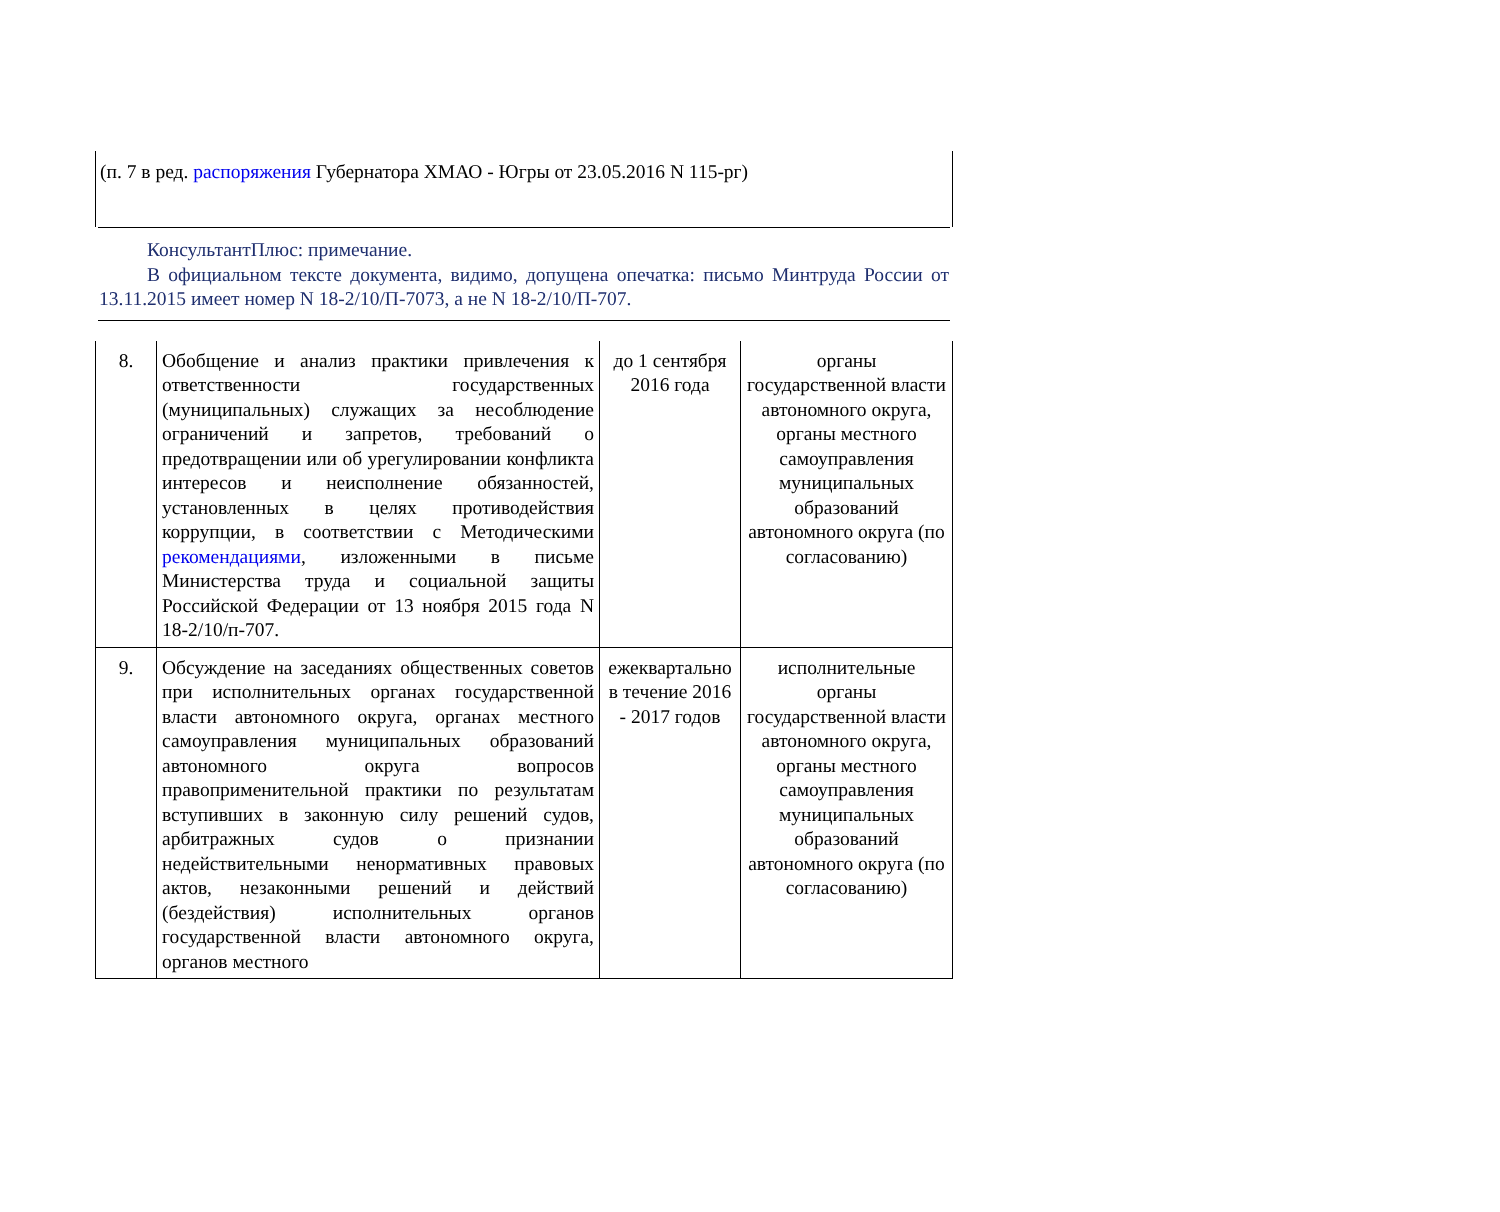(п. 7 в ред. распоряжения Губернатора ХМАО - Югры от 23.05.2016 N 115-рг)
КонсультантПлюс: примечание.
В официальном тексте документа, видимо, допущена опечатка: письмо Минтруда России от 13.11.2015 имеет номер N 18-2/10/П-7073, а не N 18-2/10/П-707.
| 8. | Обобщение и анализ практики привлечения к ответственности государственных (муниципальных) служащих за несоблюдение ограничений и запретов, требований о предотвращении или об урегулировании конфликта интересов и неисполнение обязанностей, установленных в целях противодействия коррупции, в соответствии с Методическими рекомендациями , изложенными в письме Министерства труда и социальной защиты Российской Федерации от 13 ноября 2015 года N 18-2/10/п-707. | до 1 сентября 2016 года | органы государственной власти автономного округа, органы местного самоуправления муниципальных образований автономного округа (по согласованию) |
| 9. | Обсуждение на заседаниях общественных советов при исполнительных органах государственной власти автономного округа, органах местного самоуправления муниципальных образований автономного округа вопросов правоприменительной практики по результатам вступивших в законную силу решений судов, арбитражных судов о признании недействительными ненормативных правовых актов, незаконными решений и действий (бездействия) исполнительных органов государственной власти автономного округа, органов местного | ежеквартально в течение 2016 - 2017 годов | исполнительные органы государственной власти автономного округа, органы местного самоуправления муниципальных образований автономного округа (по согласованию) |